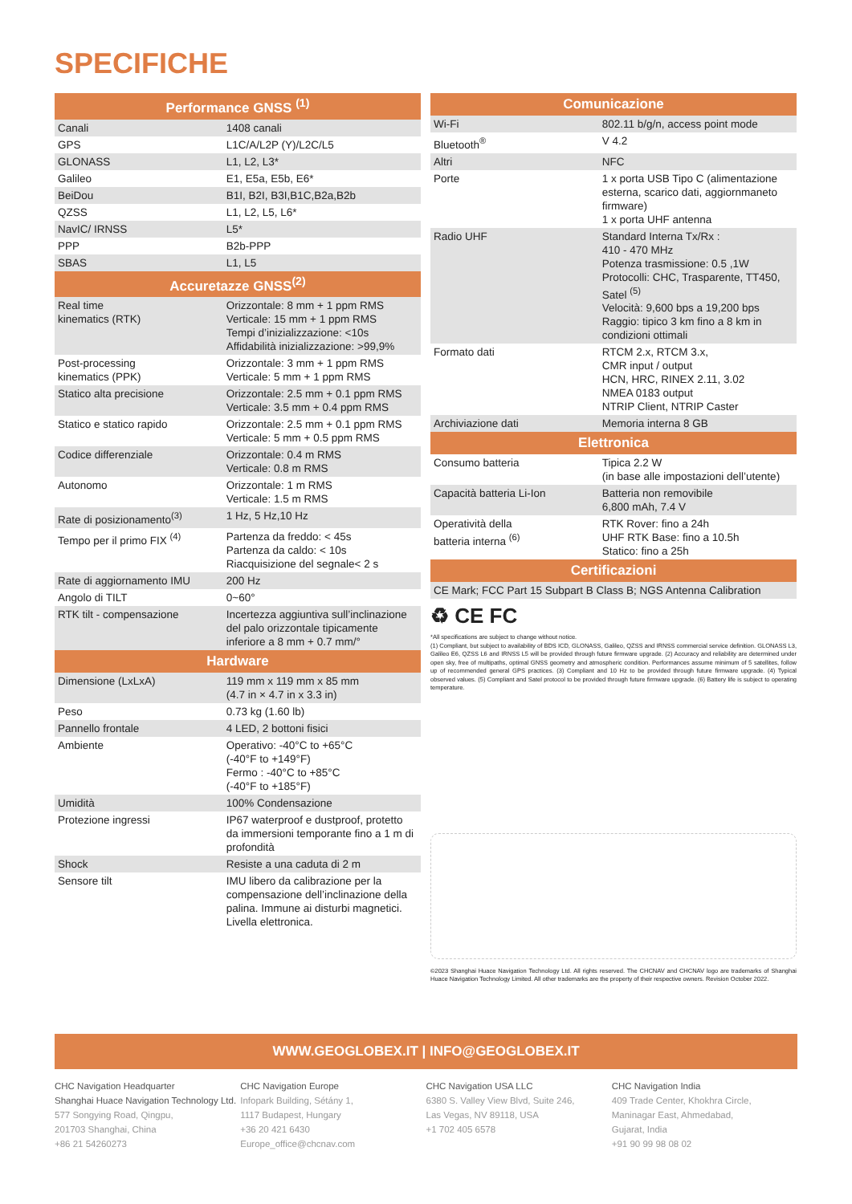SPECIFICHE
| Performance GNSS <sup>(1)</sup> | |
| --- | --- |
| Canali | 1408 canali |
| GPS | L1C/A/L2P (Y)/L2C/L5 |
| GLONASS | L1, L2, L3* |
| Galileo | E1, E5a, E5b, E6* |
| BeiDou | B1I, B2I, B3I,B1C,B2a,B2b |
| QZSS | L1, L2, L5, L6* |
| NavIC/ IRNSS | L5* |
| PPP | B2b-PPP |
| SBAS | L1, L5 |
| Accuretazze GNSS<sup>(2)</sup> | |
| Real time kinematics (RTK) | Orizzontale: 8 mm + 1 ppm RMS Verticale: 15 mm + 1 ppm RMS Tempi d’inizializzazione: <10s Affidabilità inizializzazione: >99,9% |
| Post-processing kinematics (PPK) | Orizzontale: 3 mm + 1 ppm RMS Verticale: 5 mm + 1 ppm RMS |
| Statico alta precisione | Orizzontale: 2.5 mm + 0.1 ppm RMS Verticale: 3.5 mm + 0.4 ppm RMS |
| Statico e statico rapido | Orizzontale: 2.5 mm + 0.1 ppm RMS Verticale: 5 mm + 0.5 ppm RMS |
| Codice differenziale | Orizzontale: 0.4 m RMS Verticale: 0.8 m RMS |
| Autonomo | Orizzontale: 1 m RMS Verticale: 1.5 m RMS |
| Rate di posizionamento<sup>(3)</sup> | 1 Hz, 5 Hz,10 Hz |
| Tempo per il primo FIX <sup>(4)</sup> | Partenza da freddo: < 45s Partenza da caldo: < 10s Riacquisizione del segnale< 2 s |
| Rate di aggiornamento IMU | 200 Hz |
| Angolo di TILT | 0~60° |
| RTK tilt - compensazione | Incertezza aggiuntiva sull’inclinazione del palo orizzontale tipicamente inferiore a 8 mm + 0.7 mm/° |
| Hardware | |
| Dimensione (LxLxA) | 119 mm x 119 mm x 85 mm (4.7 in × 4.7 in x 3.3 in) |
| Peso | 0.73 kg (1.60 lb) |
| Pannello frontale | 4 LED, 2 bottoni fisici |
| Ambiente | Operativo: -40°C to +65°C (-40°F to +149°F) Fermo : -40°C to +85°C (-40°F to +185°F) |
| Umidità | 100% Condensazione |
| Protezione ingressi | IP67 waterproof e dustproof, protetto da immersioni temporante fino a 1 m di profondità |
| Shock | Resiste a una caduta di 2 m |
| Sensore tilt | IMU libero da calibrazione per la compensazione dell’inclinazione della palina. Immune ai disturbi magnetici. Livella elettronica. |
| Comunicazione | |
| --- | --- |
| Wi-Fi | 802.11 b/g/n, access point mode |
| Bluetooth<sup>®</sup> | V 4.2 |
| Altri | NFC |
| Porte | 1 x porta USB Tipo C (alimentazione esterna, scarico dati, aggiornmaneto firmware) 1 x porta UHF antenna |
| Radio UHF | Standard Interna Tx/Rx : 410 - 470 MHz Potenza trasmissione: 0.5 ,1W Protocolli: CHC, Trasparente, TT450, Satel <sup>(5)</sup> Velocità: 9,600 bps a 19,200 bps Raggio: tipico 3 km fino a 8 km in condizioni ottimali |
| Formato dati | RTCM 2.x, RTCM 3.x, CMR input / output HCN, HRC, RINEX 2.11, 3.02 NMEA 0183 output NTRIP Client, NTRIP Caster |
| Archiviazione dati | Memoria interna 8 GB |
| Elettronica | |
| Consumo batteria | Tipica 2.2 W (in base alle impostazioni dell’utente) |
| Capacità batteria Li-Ion | Batteria non removibile 6,800 mAh, 7.4 V |
| Operatività della batteria interna <sup>(6)</sup> | RTK Rover: fino a 24h UHF RTK Base: fino a 10.5h Statico: fino a 25h |
| Certificazioni | |
| CE Mark; FCC Part 15 Subpart B Class B; NGS Antenna Calibration | |
♻ CE FC
*All specifications are subject to change without notice.
(1) Compliant, but subject to availability of BDS ICD, GLONASS, Galileo, QZSS and IRNSS commercial service definition. GLONASS L3, Galileo E6, QZSS L6 and IRNSS L5 will be provided through future firmware upgrade. (2) Accuracy and reliability are determined under open sky, free of multipaths, optimal GNSS geometry and atmospheric condition. Performances assume minimum of 5 satellites, follow up of recommended general GPS practices. (3) Compliant and 10 Hz to be provided through future firmware upgrade. (4) Typical observed values. (5) Compliant and Satel protocol to be provided through future firmware upgrade. (6) Battery life is subject to operating temperature.
©2023 Shanghai Huace Navigation Technology Ltd. All rights reserved. The CHCNAV and CHCNAV logo are trademarks of Shanghai Huace Navigation Technology Limited. All other trademarks are the property of their respective owners. Revision October 2022.
WWW.GEOGLOBEX.IT | INFO@GEOGLOBEX.IT
CHC Navigation Headquarter
Shanghai Huace Navigation Technology Ltd.
577 Songying Road, Qingpu,
201703 Shanghai, China
+86 21 54260273
CHC Navigation Europe
Infopark Building, Sétány 1,
1117 Budapest, Hungary
+36 20 421 6430
Europe_office@chcnav.com
CHC Navigation USA LLC
6380 S. Valley View Blvd, Suite 246,
Las Vegas, NV 89118, USA
+1 702 405 6578
CHC Navigation India
409 Trade Center, Khokhra Circle,
Maninagar East, Ahmedabad,
Gujarat, India
+91 90 99 98 08 02